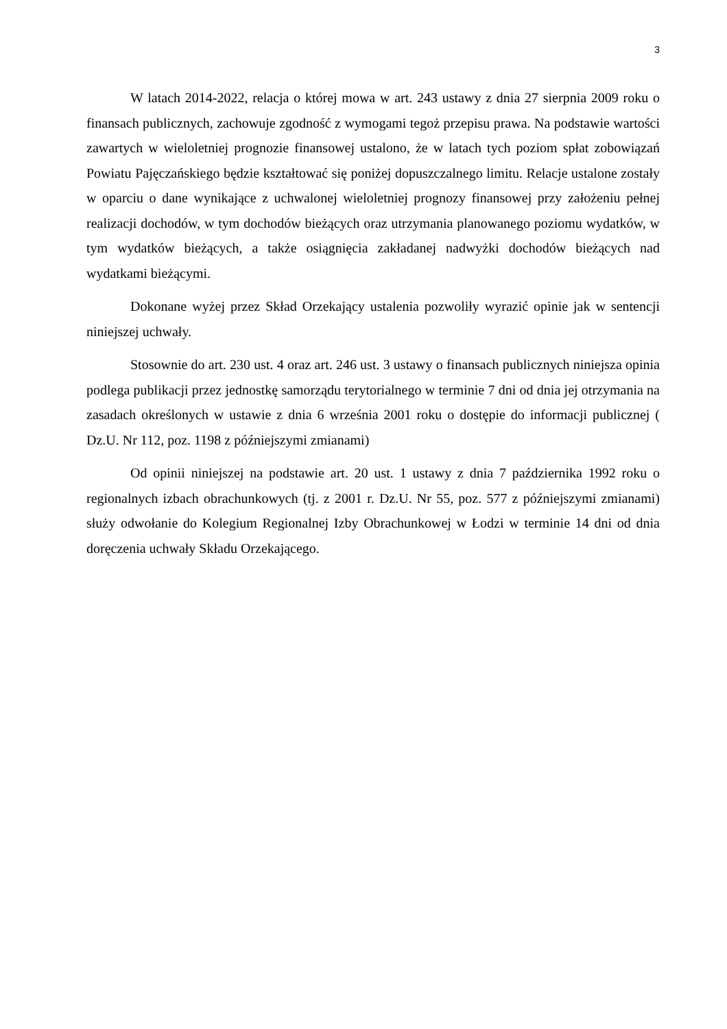3
W latach 2014-2022, relacja o której mowa w art. 243 ustawy z dnia 27 sierpnia 2009 roku o finansach publicznych, zachowuje zgodność z wymogami tegoż przepisu prawa. Na podstawie wartości zawartych w wieloletniej prognozie finansowej ustalono, że w latach tych poziom spłat zobowiązań Powiatu Pajęczańskiego będzie kształtować się poniżej dopuszczalnego limitu. Relacje ustalone zostały w oparciu o dane wynikające z uchwalonej wieloletniej prognozy finansowej przy założeniu pełnej realizacji dochodów, w tym dochodów bieżących oraz utrzymania planowanego poziomu wydatków, w tym wydatków bieżących, a także osiągnięcia zakładanej nadwyżki dochodów bieżących nad wydatkami bieżącymi.
Dokonane wyżej przez Skład Orzekający ustalenia pozwoliły wyrazić opinie jak w sentencji niniejszej uchwały.
Stosownie do art. 230 ust. 4 oraz art. 246 ust. 3 ustawy o finansach publicznych niniejsza opinia podlega publikacji przez jednostkę samorządu terytorialnego w terminie 7 dni od dnia jej otrzymania na zasadach określonych w ustawie z dnia 6 września 2001 roku o dostępie do informacji publicznej ( Dz.U. Nr 112, poz. 1198 z późniejszymi zmianami)
Od opinii niniejszej na podstawie art. 20 ust. 1 ustawy z dnia 7 października 1992 roku o regionalnych izbach obrachunkowych (tj. z 2001 r. Dz.U. Nr 55, poz. 577 z późniejszymi zmianami) służy odwołanie do Kolegium Regionalnej Izby Obrachunkowej w Łodzi w terminie 14 dni od dnia doręczenia uchwały Składu Orzekającego.